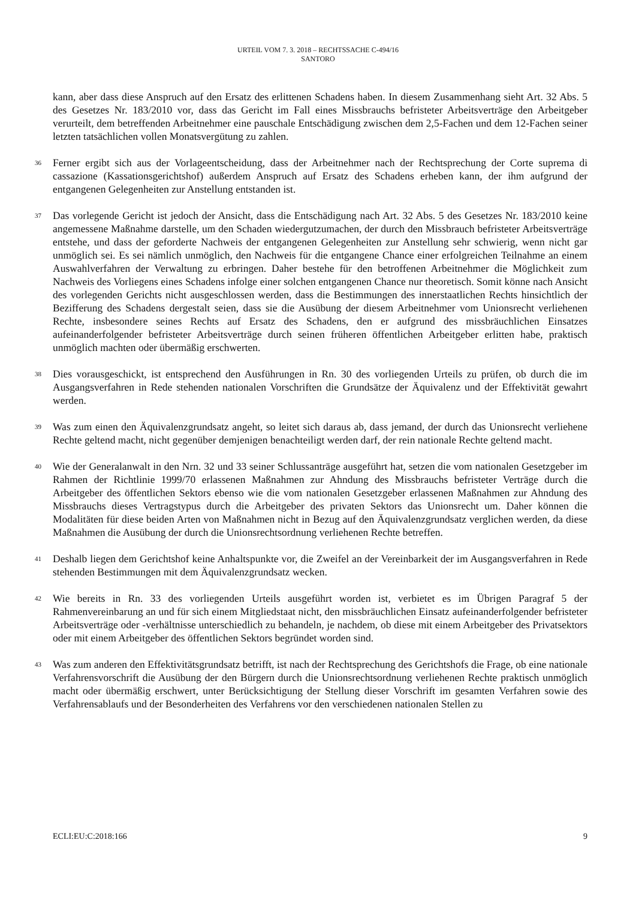URTEIL VOM 7. 3. 2018 – RECHTSSACHE C-494/16
SANTORO
kann, aber dass diese Anspruch auf den Ersatz des erlittenen Schadens haben. In diesem Zusammenhang sieht Art. 32 Abs. 5 des Gesetzes Nr. 183/2010 vor, dass das Gericht im Fall eines Missbrauchs befristeter Arbeitsverträge den Arbeitgeber verurteilt, dem betreffenden Arbeitnehmer eine pauschale Entschädigung zwischen dem 2,5-Fachen und dem 12-Fachen seiner letzten tatsächlichen vollen Monatsvergütung zu zahlen.
36
Ferner ergibt sich aus der Vorlageentscheidung, dass der Arbeitnehmer nach der Rechtsprechung der Corte suprema di cassazione (Kassationsgerichtshof) außerdem Anspruch auf Ersatz des Schadens erheben kann, der ihm aufgrund der entgangenen Gelegenheiten zur Anstellung entstanden ist.
37
Das vorlegende Gericht ist jedoch der Ansicht, dass die Entschädigung nach Art. 32 Abs. 5 des Gesetzes Nr. 183/2010 keine angemessene Maßnahme darstelle, um den Schaden wiedergutzumachen, der durch den Missbrauch befristeter Arbeitsverträge entstehe, und dass der geforderte Nachweis der entgangenen Gelegenheiten zur Anstellung sehr schwierig, wenn nicht gar unmöglich sei. Es sei nämlich unmöglich, den Nachweis für die entgangene Chance einer erfolgreichen Teilnahme an einem Auswahlverfahren der Verwaltung zu erbringen. Daher bestehe für den betroffenen Arbeitnehmer die Möglichkeit zum Nachweis des Vorliegens eines Schadens infolge einer solchen entgangenen Chance nur theoretisch. Somit könne nach Ansicht des vorlegenden Gerichts nicht ausgeschlossen werden, dass die Bestimmungen des innerstaatlichen Rechts hinsichtlich der Bezifferung des Schadens dergestalt seien, dass sie die Ausübung der diesem Arbeitnehmer vom Unionsrecht verliehenen Rechte, insbesondere seines Rechts auf Ersatz des Schadens, den er aufgrund des missbräuchlichen Einsatzes aufeinanderfolgender befristeter Arbeitsverträge durch seinen früheren öffentlichen Arbeitgeber erlitten habe, praktisch unmöglich machten oder übermäßig erschwerten.
38
Dies vorausgeschickt, ist entsprechend den Ausführungen in Rn. 30 des vorliegenden Urteils zu prüfen, ob durch die im Ausgangsverfahren in Rede stehenden nationalen Vorschriften die Grundsätze der Äquivalenz und der Effektivität gewahrt werden.
39
Was zum einen den Äquivalenzgrundsatz angeht, so leitet sich daraus ab, dass jemand, der durch das Unionsrecht verliehene Rechte geltend macht, nicht gegenüber demjenigen benachteiligt werden darf, der rein nationale Rechte geltend macht.
40
Wie der Generalanwalt in den Nrn. 32 und 33 seiner Schlussanträge ausgeführt hat, setzen die vom nationalen Gesetzgeber im Rahmen der Richtlinie 1999/70 erlassenen Maßnahmen zur Ahndung des Missbrauchs befristeter Verträge durch die Arbeitgeber des öffentlichen Sektors ebenso wie die vom nationalen Gesetzgeber erlassenen Maßnahmen zur Ahndung des Missbrauchs dieses Vertragstypus durch die Arbeitgeber des privaten Sektors das Unionsrecht um. Daher können die Modalitäten für diese beiden Arten von Maßnahmen nicht in Bezug auf den Äquivalenzgrundsatz verglichen werden, da diese Maßnahmen die Ausübung der durch die Unionsrechtsordnung verliehenen Rechte betreffen.
41
Deshalb liegen dem Gerichtshof keine Anhaltspunkte vor, die Zweifel an der Vereinbarkeit der im Ausgangsverfahren in Rede stehenden Bestimmungen mit dem Äquivalenzgrundsatz wecken.
42
Wie bereits in Rn. 33 des vorliegenden Urteils ausgeführt worden ist, verbietet es im Übrigen Paragraf 5 der Rahmenvereinbarung an und für sich einem Mitgliedstaat nicht, den missbräuchlichen Einsatz aufeinanderfolgender befristeter Arbeitsverträge oder -verhältnisse unterschiedlich zu behandeln, je nachdem, ob diese mit einem Arbeitgeber des Privatsektors oder mit einem Arbeitgeber des öffentlichen Sektors begründet worden sind.
43
Was zum anderen den Effektivitätsgrundsatz betrifft, ist nach der Rechtsprechung des Gerichtshofs die Frage, ob eine nationale Verfahrensvorschrift die Ausübung der den Bürgern durch die Unionsrechtsordnung verliehenen Rechte praktisch unmöglich macht oder übermäßig erschwert, unter Berücksichtigung der Stellung dieser Vorschrift im gesamten Verfahren sowie des Verfahrensablaufs und der Besonderheiten des Verfahrens vor den verschiedenen nationalen Stellen zu
ECLI:EU:C:2018:166 9